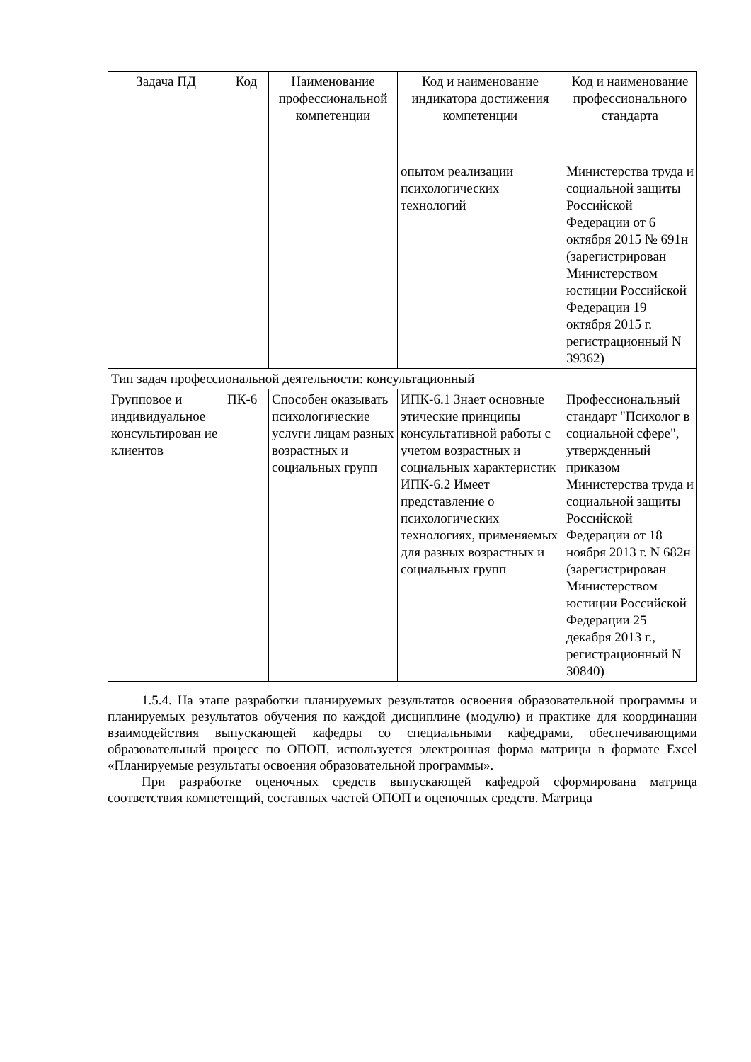| Задача ПД | Код | Наименование профессиональной компетенции | Код и наименование индикатора достижения компетенции | Код и наименование профессионального стандарта |
| --- | --- | --- | --- | --- |
| | | | опытом реализации психологических технологий | Министерства труда и социальной защиты Российской Федерации от 6 октября 2015 № 691н (зарегистрирован Министерством юстиции Российской Федерации 19 октября 2015 г. регистрационный N 39362) |
| Тип задач профессиональной деятельности: консультационный | | | | |
| Групповое и индивидуальное консультирован ие клиентов | ПК-6 | Способен оказывать психологические услуги лицам разных возрастных и социальных групп | ИПК-6.1 Знает основные этические принципы консультативной работы с учетом возрастных и социальных характеристик ИПК-6.2 Имеет представление о психологических технологиях, применяемых для разных возрастных и социальных групп | Профессиональный стандарт "Психолог в социальной сфере", утвержденный приказом Министерства труда и социальной защиты Российской Федерации от 18 ноября 2013 г. N 682н (зарегистрирован Министерством юстиции Российской Федерации 25 декабря 2013 г., регистрационный N 30840) |
1.5.4. На этапе разработки планируемых результатов освоения образовательной программы и планируемых результатов обучения по каждой дисциплине (модулю) и практике для координации взаимодействия выпускающей кафедры со специальными кафедрами, обеспечивающими образовательный процесс по ОПОП, используется электронная форма матрицы в формате Excel «Планируемые результаты освоения образовательной программы».
При разработке оценочных средств выпускающей кафедрой сформирована матрица соответствия компетенций, составных частей ОПОП и оценочных средств. Матрица